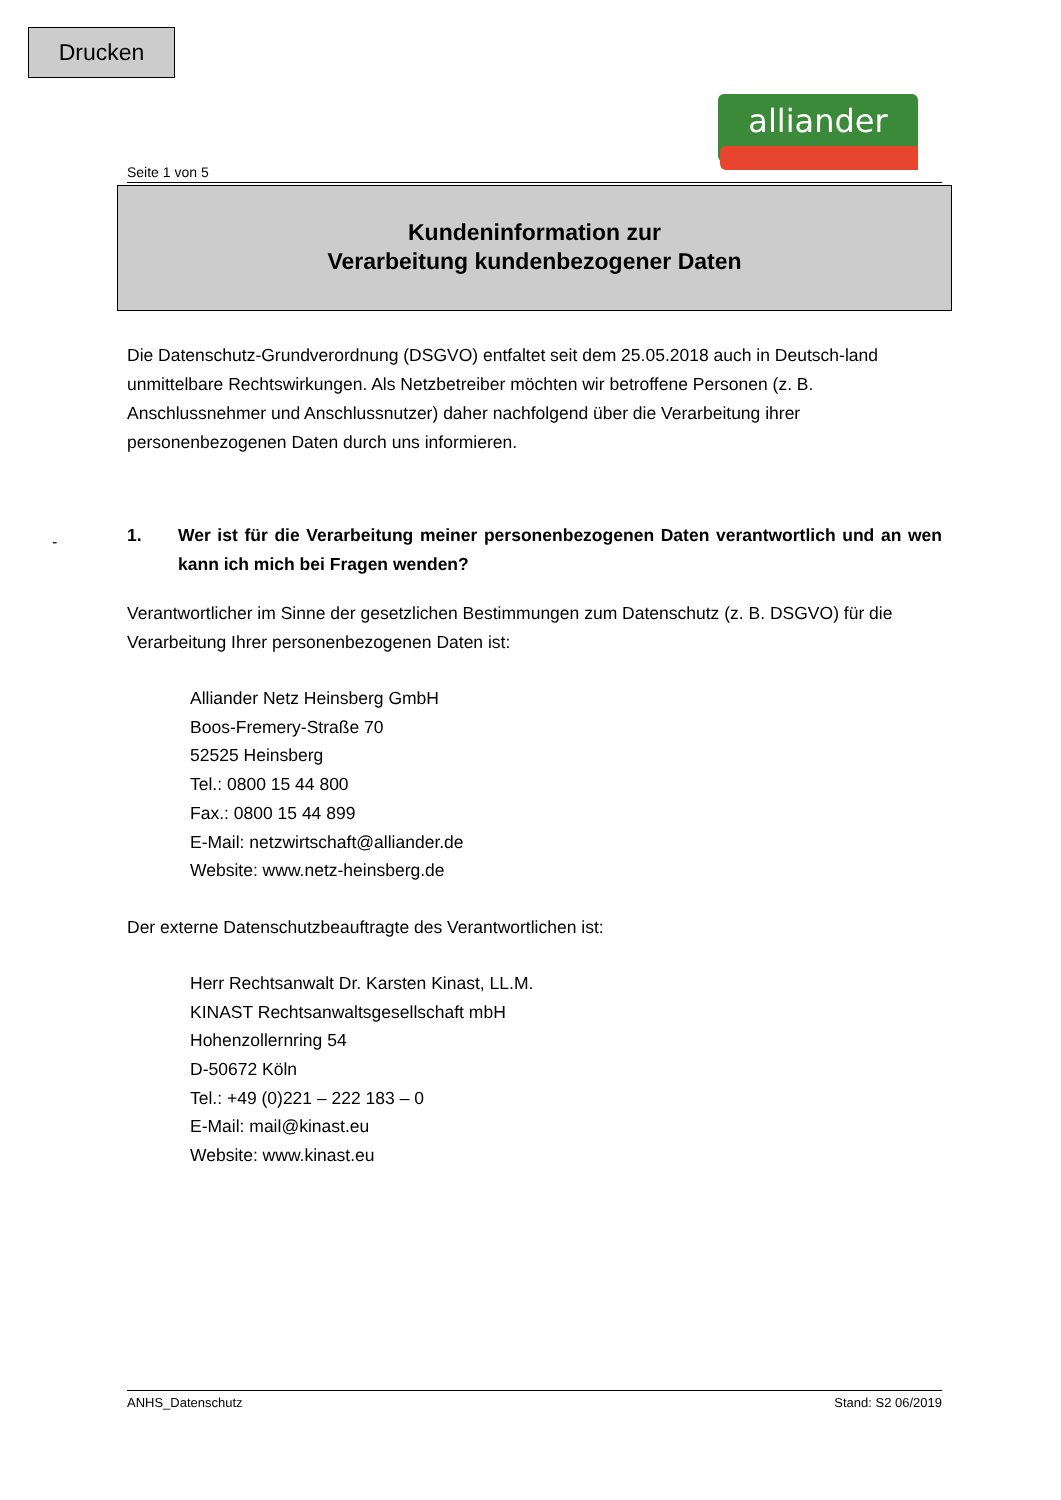Drucken
alliander
-
Seite 1 von 5
Kundeninformation zur
Verarbeitung kundenbezogener Daten
Die Datenschutz-Grundverordnung (DSGVO) entfaltet seit dem 25.05.2018 auch in Deutsch-land unmittelbare Rechtswirkungen. Als Netzbetreiber möchten wir betroffene Personen (z. B. Anschlussnehmer und Anschlussnutzer) daher nachfolgend über die Verarbeitung ihrer personenbezogenen Daten durch uns informieren.
1. Wer ist für die Verarbeitung meiner personenbezogenen Daten verantwortlich und an wen kann ich mich bei Fragen wenden?
Verantwortlicher im Sinne der gesetzlichen Bestimmungen zum Datenschutz (z. B. DSGVO) für die Verarbeitung Ihrer personenbezogenen Daten ist:
Alliander Netz Heinsberg GmbH
Boos-Fremery-Straße 70
52525 Heinsberg
Tel.: 0800 15 44 800
Fax.: 0800 15 44 899
E-Mail: netzwirtschaft@alliander.de
Website: www.netz-heinsberg.de
Der externe Datenschutzbeauftragte des Verantwortlichen ist:
Herr Rechtsanwalt Dr. Karsten Kinast, LL.M.
KINAST Rechtsanwaltsgesellschaft mbH
Hohenzollernring 54
D-50672 Köln
Tel.: +49 (0)221 – 222 183 – 0
E-Mail: mail@kinast.eu
Website: www.kinast.eu
ANHS_Datenschutz Stand: S2 06/2019